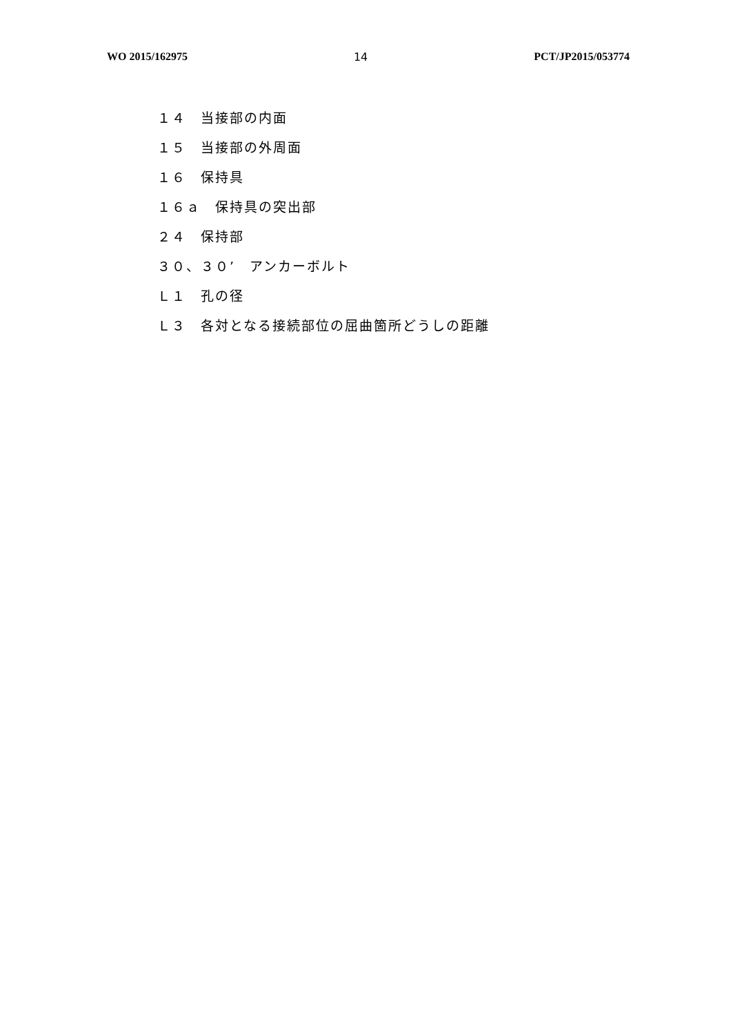WO 2015/162975 14 PCT/JP2015/053774
１４　当接部の内面
１５　当接部の外周面
１６　保持具
１６ａ　保持具の突出部
２４　保持部
３０、３０’　アンカーボルト
Ｌ１　孔の径
Ｌ３　各対となる接続部位の屈曲箇所どうしの距離